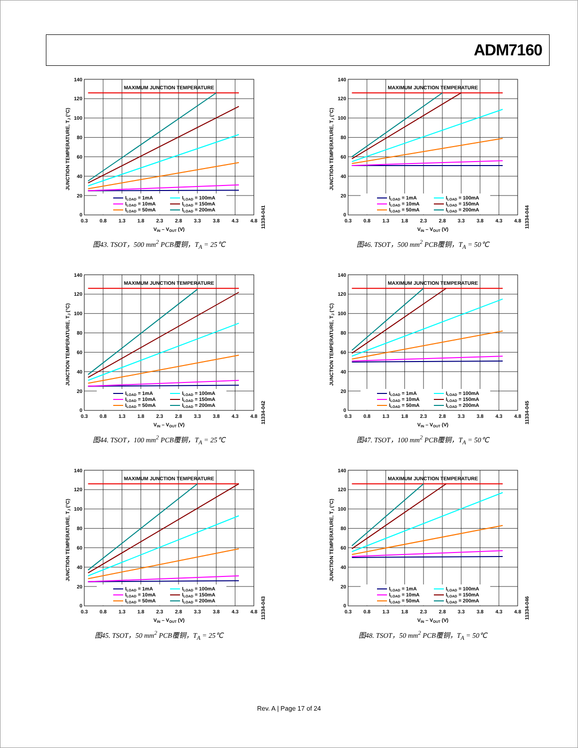ADM7160
140
120
100
80
60
40
20
0
0.3
0.8
1.3
1.8
2.3
2.8
3.3
3.8
4.3
4.8
VIN – VOUT (V)
MAXIMUM JUNCTION TEMPERATURE
JUNCTION TEMPERATURE, TJ (°C)
ILOAD = 1mA
ILOAD = 10mA
ILOAD = 50mA
ILOAD = 100mA
ILOAD = 150mA
ILOAD = 200mA
11334-041
图43. TSOT，500 mm<sup>2</sup> PCB覆铜，T<sub>A</sub> = 25℃
11334-044
图46. TSOT，500 mm<sup>2</sup> PCB覆铜，T<sub>A</sub> = 50℃
11334-042
图44. TSOT，100 mm<sup>2</sup> PCB覆铜，T<sub>A</sub> = 25℃
11334-045
图47. TSOT，100 mm<sup>2</sup> PCB覆铜，T<sub>A</sub> = 50℃
11334-043
图45. TSOT，50 mm<sup>2</sup> PCB覆铜，T<sub>A</sub> = 25℃
11334-046
图48. TSOT，50 mm<sup>2</sup> PCB覆铜，T<sub>A</sub> = 50℃
Rev. A | Page 17 of 24